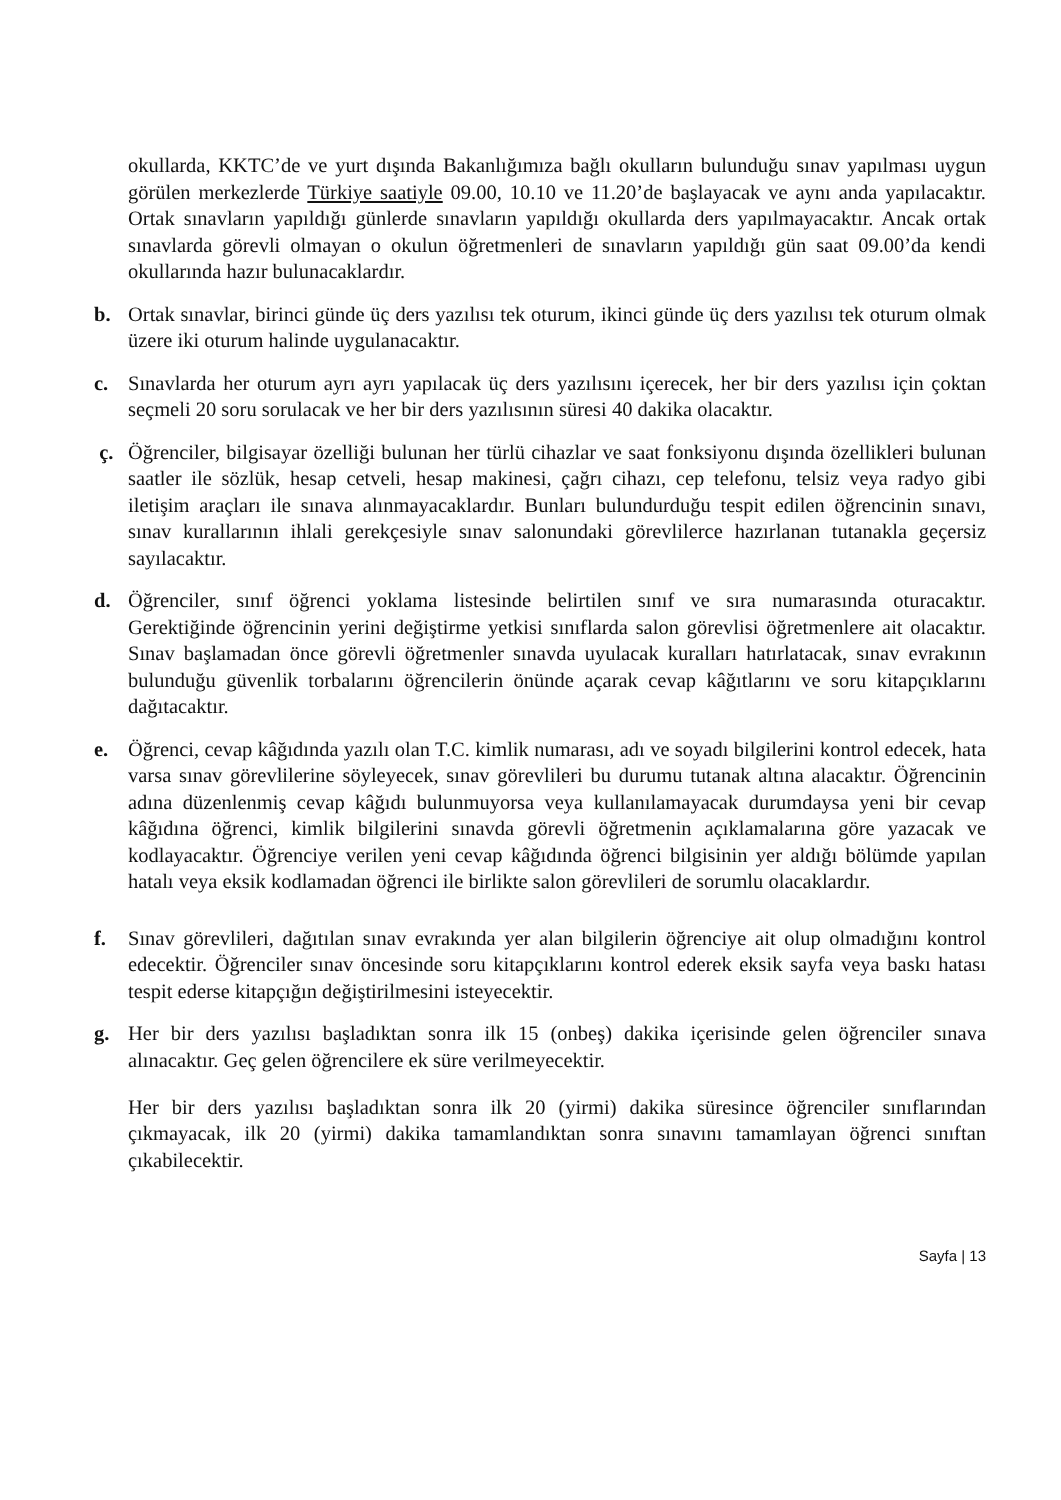okullarda, KKTC’de ve yurt dışında Bakanlığımıza bağlı okulların bulunduğu sınav yapılması uygun görülen merkezlerde Türkiye saatiyle 09.00, 10.10 ve 11.20’de başlayacak ve aynı anda yapılacaktır. Ortak sınavların yapıldığı günlerde sınavların yapıldığı okullarda ders yapılmayacaktır. Ancak ortak sınavlarda görevli olmayan o okulun öğretmenleri de sınavların yapıldığı gün saat 09.00’da kendi okullarında hazır bulunacaklardır.
b. Ortak sınavlar, birinci günde üç ders yazılısı tek oturum, ikinci günde üç ders yazılısı tek oturum olmak üzere iki oturum halinde uygulanacaktır.
c. Sınavlarda her oturum ayrı ayrı yapılacak üç ders yazılısını içerecek, her bir ders yazılısı için çoktan seçmeli 20 soru sorulacak ve her bir ders yazılısının süresi 40 dakika olacaktır.
ç. Öğrenciler, bilgisayar özelliği bulunan her türlü cihazlar ve saat fonksiyonu dışında özellikleri bulunan saatler ile sözlük, hesap cetveli, hesap makinesi, çağrı cihazı, cep telefonu, telsiz veya radyo gibi iletişim araçları ile sınava alınmayacaklardır. Bunları bulundurduğu tespit edilen öğrencinin sınavı, sınav kurallarının ihlali gerekçesiyle sınav salonundaki görevlilerce hazırlanan tutanakla geçersiz sayılacaktır.
d. Öğrenciler, sınıf öğrenci yoklama listesinde belirtilen sınıf ve sıra numarasında oturacaktır. Gerektiğinde öğrencinin yerini değiştirme yetkisi sınıflarda salon görevlisi öğretmenlere ait olacaktır. Sınav başlamadan önce görevli öğretmenler sınavda uyulacak kuralları hatırlatacak, sınav evrakının bulunduğu güvenlik torbalarını öğrencilerin önünde açarak cevap kâğıtlarını ve soru kitapçıklarını dağıtacaktır.
e. Öğrenci, cevap kâğıdında yazılı olan T.C. kimlik numarası, adı ve soyadı bilgilerini kontrol edecek, hata varsa sınav görevlilerine söyleyecek, sınav görevlileri bu durumu tutanak altına alacaktır. Öğrencinin adına düzenlenmiş cevap kâğıdı bulunmuyorsa veya kullanılamayacak durumdaysa yeni bir cevap kâğıdına öğrenci, kimlik bilgilerini sınavda görevli öğretmenin açıklamalarına göre yazacak ve kodlayacaktır. Öğrenciye verilen yeni cevap kâğıdında öğrenci bilgisinin yer aldığı bölümde yapılan hatalı veya eksik kodlamadan öğrenci ile birlikte salon görevlileri de sorumlu olacaklardır.
f. Sınav görevlileri, dağıtılan sınav evrakında yer alan bilgilerin öğrenciye ait olup olmadığını kontrol edecektir. Öğrenciler sınav öncesinde soru kitapçıklarını kontrol ederek eksik sayfa veya baskı hatası tespit ederse kitapçığın değiştirilmesini isteyecektir.
g. Her bir ders yazılısı başladıktan sonra ilk 15 (onbeş) dakika içerisinde gelen öğrenciler sınava alınacaktır. Geç gelen öğrencilere ek süre verilmeyecektir.
Her bir ders yazılısı başladıktan sonra ilk 20 (yirmi) dakika süresince öğrenciler sınıflarından çıkmayacak, ilk 20 (yirmi) dakika tamamlandıktan sonra sınavını tamamlayan öğrenci sınıftan çıkabilecektir.
Sayfa | 13